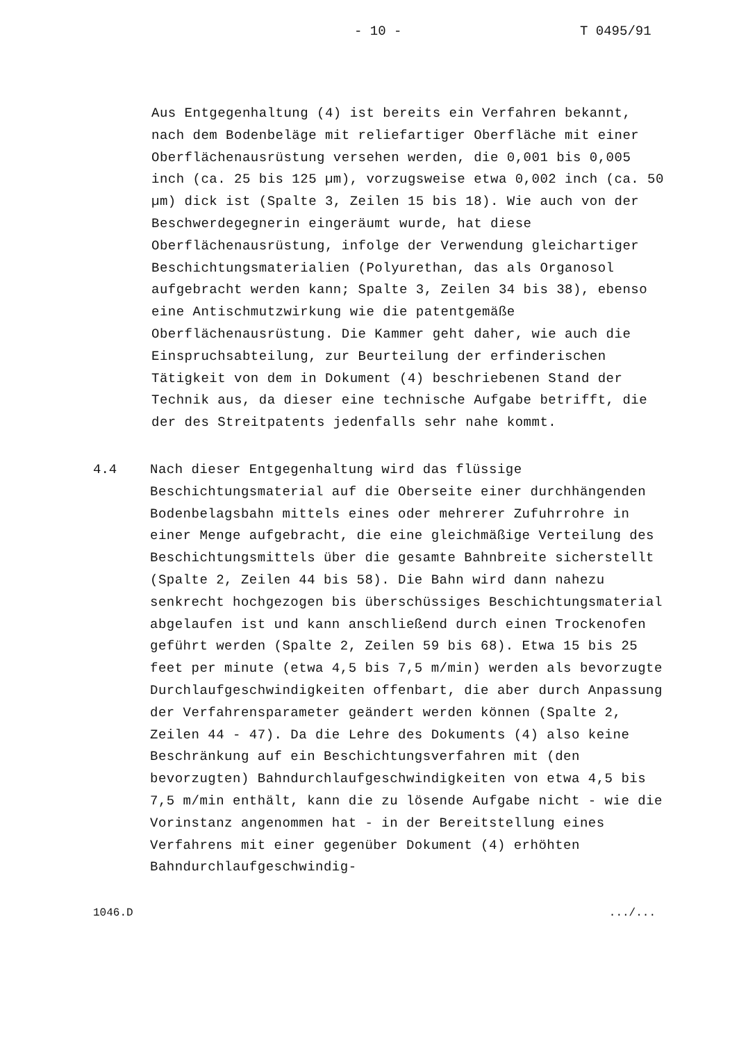- 10 - T 0495/91
Aus Entgegenhaltung (4) ist bereits ein Verfahren bekannt, nach dem Bodenbeläge mit reliefartiger Oberfläche mit einer Oberflächenausrüstung versehen werden, die 0,001 bis 0,005 inch (ca. 25 bis 125 µm), vorzugsweise etwa 0,002 inch (ca. 50 µm) dick ist (Spalte 3, Zeilen 15 bis 18). Wie auch von der Beschwerdegegnerin eingeräumt wurde, hat diese Oberflächenausrüstung, infolge der Verwendung gleichartiger Beschichtungsmaterialien (Polyurethan, das als Organosol aufgebracht werden kann; Spalte 3, Zeilen 34 bis 38), ebenso eine Antischmutzwirkung wie die patentgemäße Oberflächenausrüstung. Die Kammer geht daher, wie auch die Einspruchsabteilung, zur Beurteilung der erfinderischen Tätigkeit von dem in Dokument (4) beschriebenen Stand der Technik aus, da dieser eine technische Aufgabe betrifft, die der des Streitpatents jedenfalls sehr nahe kommt.
4.4 Nach dieser Entgegenhaltung wird das flüssige Beschichtungsmaterial auf die Oberseite einer durchhängenden Bodenbelagsbahn mittels eines oder mehrerer Zufuhrrohre in einer Menge aufgebracht, die eine gleichmäßige Verteilung des Beschichtungsmittels über die gesamte Bahnbreite sicherstellt (Spalte 2, Zeilen 44 bis 58). Die Bahn wird dann nahezu senkrecht hochgezogen bis überschüssiges Beschichtungsmaterial abgelaufen ist und kann anschließend durch einen Trockenofen geführt werden (Spalte 2, Zeilen 59 bis 68). Etwa 15 bis 25 feet per minute (etwa 4,5 bis 7,5 m/min) werden als bevorzugte Durchlaufgeschwindigkeiten offenbart, die aber durch Anpassung der Verfahrensparameter geändert werden können (Spalte 2, Zeilen 44 - 47). Da die Lehre des Dokuments (4) also keine Beschränkung auf ein Beschichtungsverfahren mit (den bevorzugten) Bahndurchlaufgeschwindigkeiten von etwa 4,5 bis 7,5 m/min enthält, kann die zu lösende Aufgabe nicht - wie die Vorinstanz angenommen hat - in der Bereitstellung eines Verfahrens mit einer gegenüber Dokument (4) erhöhten Bahndurchlaufgeschwindig-
1046.D.../...